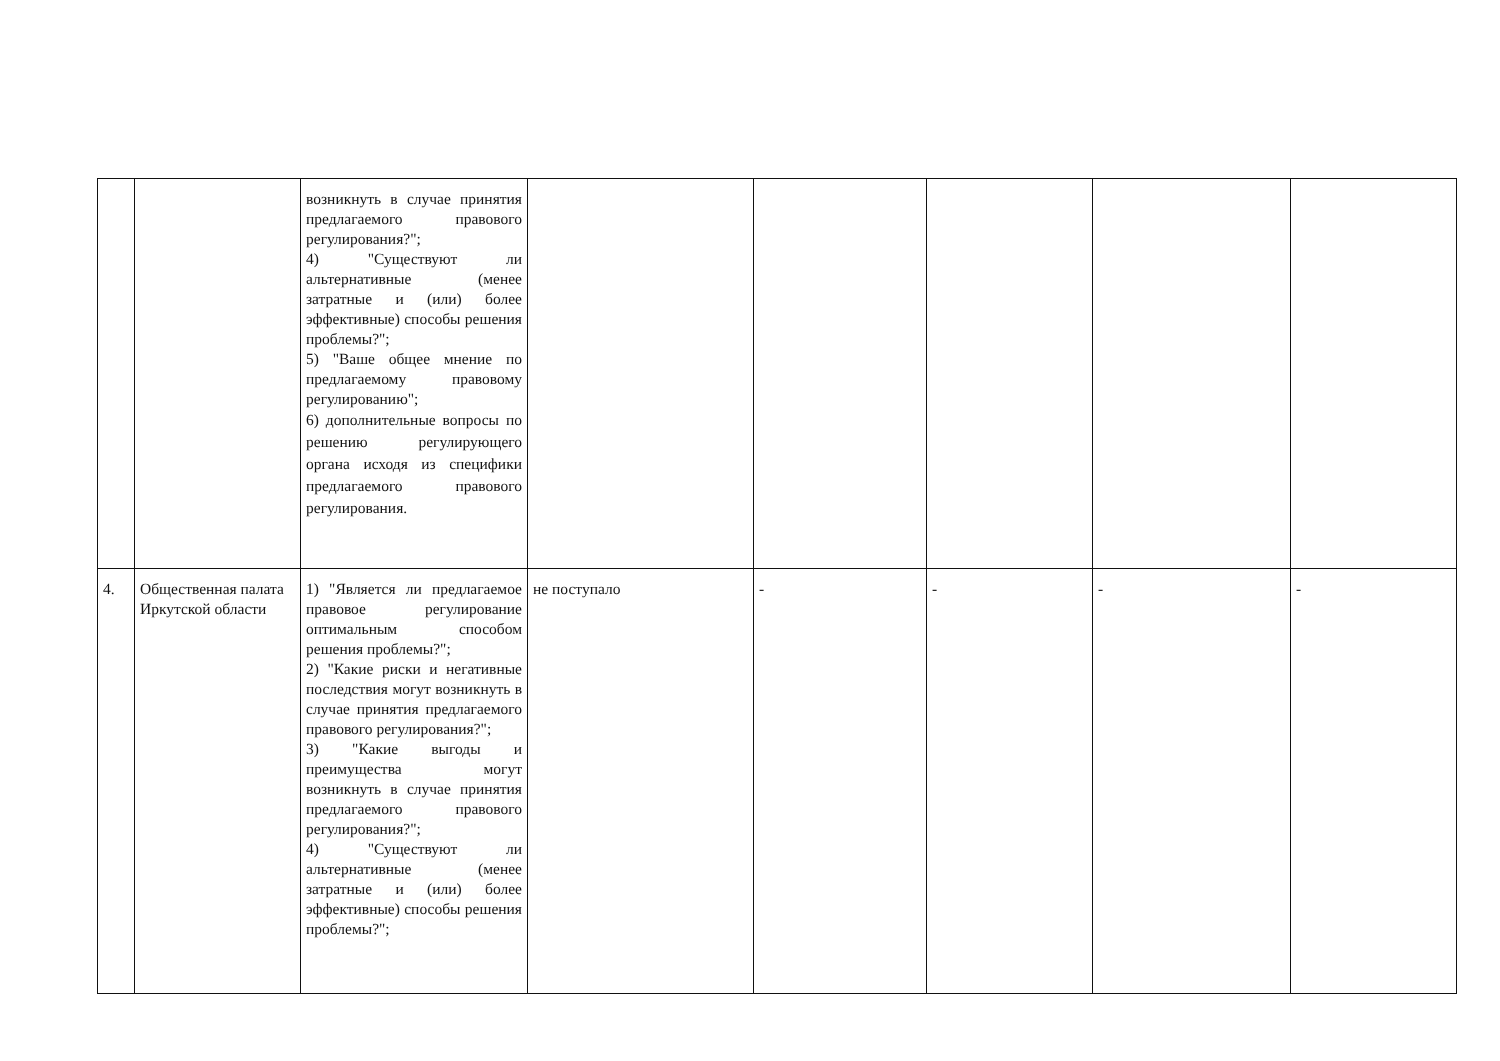| | | возникнуть в случае принятия предлагаемого правового регулирования?"; 4) "Существуют ли альтернативные (менее затратные и (или) более эффективные) способы решения проблемы?"; 5) "Ваше общее мнение по предлагаемому правовому регулированию"; 6) дополнительные вопросы по решению регулирующего органа исходя из специфики предлагаемого правового регулирования. | | | | | |
| 4. | Общественная палата Иркутской области | 1) "Является ли предлагаемое правовое регулирование оптимальным способом решения проблемы?"; 2) "Какие риски и негативные последствия могут возникнуть в случае принятия предлагаемого правового регулирования?"; 3) "Какие выгоды и преимущества могут возникнуть в случае принятия предлагаемого правового регулирования?"; 4) "Существуют ли альтернативные (менее затратные и (или) более эффективные) способы решения проблемы?"; | не поступало | - | - | - | - |